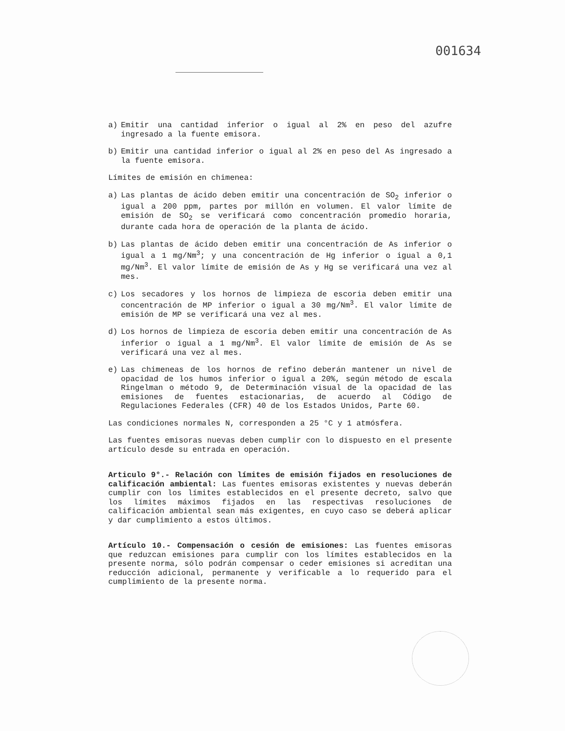001634
a) Emitir una cantidad inferior o igual al 2% en peso del azufre ingresado a la fuente emisora.
b) Emitir una cantidad inferior o igual al 2% en peso del As ingresado a la fuente emisora.
Límites de emisión en chimenea:
a) Las plantas de ácido deben emitir una concentración de SO<sub>2</sub> inferior o igual a 200 ppm, partes por millón en volumen. El valor límite de emisión de SO<sub>2</sub> se verificará como concentración promedio horaria, durante cada hora de operación de la planta de ácido.
b) Las plantas de ácido deben emitir una concentración de As inferior o igual a 1 mg/Nm<sup>3</sup>; y una concentración de Hg inferior o igual a 0,1 mg/Nm<sup>3</sup>. El valor límite de emisión de As y Hg se verificará una vez al mes.
c) Los secadores y los hornos de limpieza de escoria deben emitir una concentración de MP inferior o igual a 30 mg/Nm<sup>3</sup>. El valor límite de emisión de MP se verificará una vez al mes.
d) Los hornos de limpieza de escoria deben emitir una concentración de As inferior o igual a 1 mg/Nm<sup>3</sup>. El valor límite de emisión de As se verificará una vez al mes.
e) Las chimeneas de los hornos de refino deberán mantener un nivel de opacidad de los humos inferior o igual a 20%, según método de escala Ringelman o método 9, de Determinación visual de la opacidad de las emisiones de fuentes estacionarias, de acuerdo al Código de Regulaciones Federales (CFR) 40 de los Estados Unidos, Parte 60.
Las condiciones normales N, corresponden a 25 °C y 1 atmósfera.
Las fuentes emisoras nuevas deben cumplir con lo dispuesto en el presente artículo desde su entrada en operación.
Articulo 9°.- Relación con límites de emisión fijados en resoluciones de calificación ambiental: Las fuentes emisoras existentes y nuevas deberán cumplir con los límites establecidos en el presente decreto, salvo que los límites máximos fijados en las respectivas resoluciones de calificación ambiental sean más exigentes, en cuyo caso se deberá aplicar y dar cumplimiento a estos últimos.
Artículo 10.- Compensación o cesión de emisiones: Las fuentes emisoras que reduzcan emisiones para cumplir con los límites establecidos en la presente norma, sólo podrán compensar o ceder emisiones si acreditan una reducción adicional, permanente y verificable a lo requerido para el cumplimiento de la presente norma.